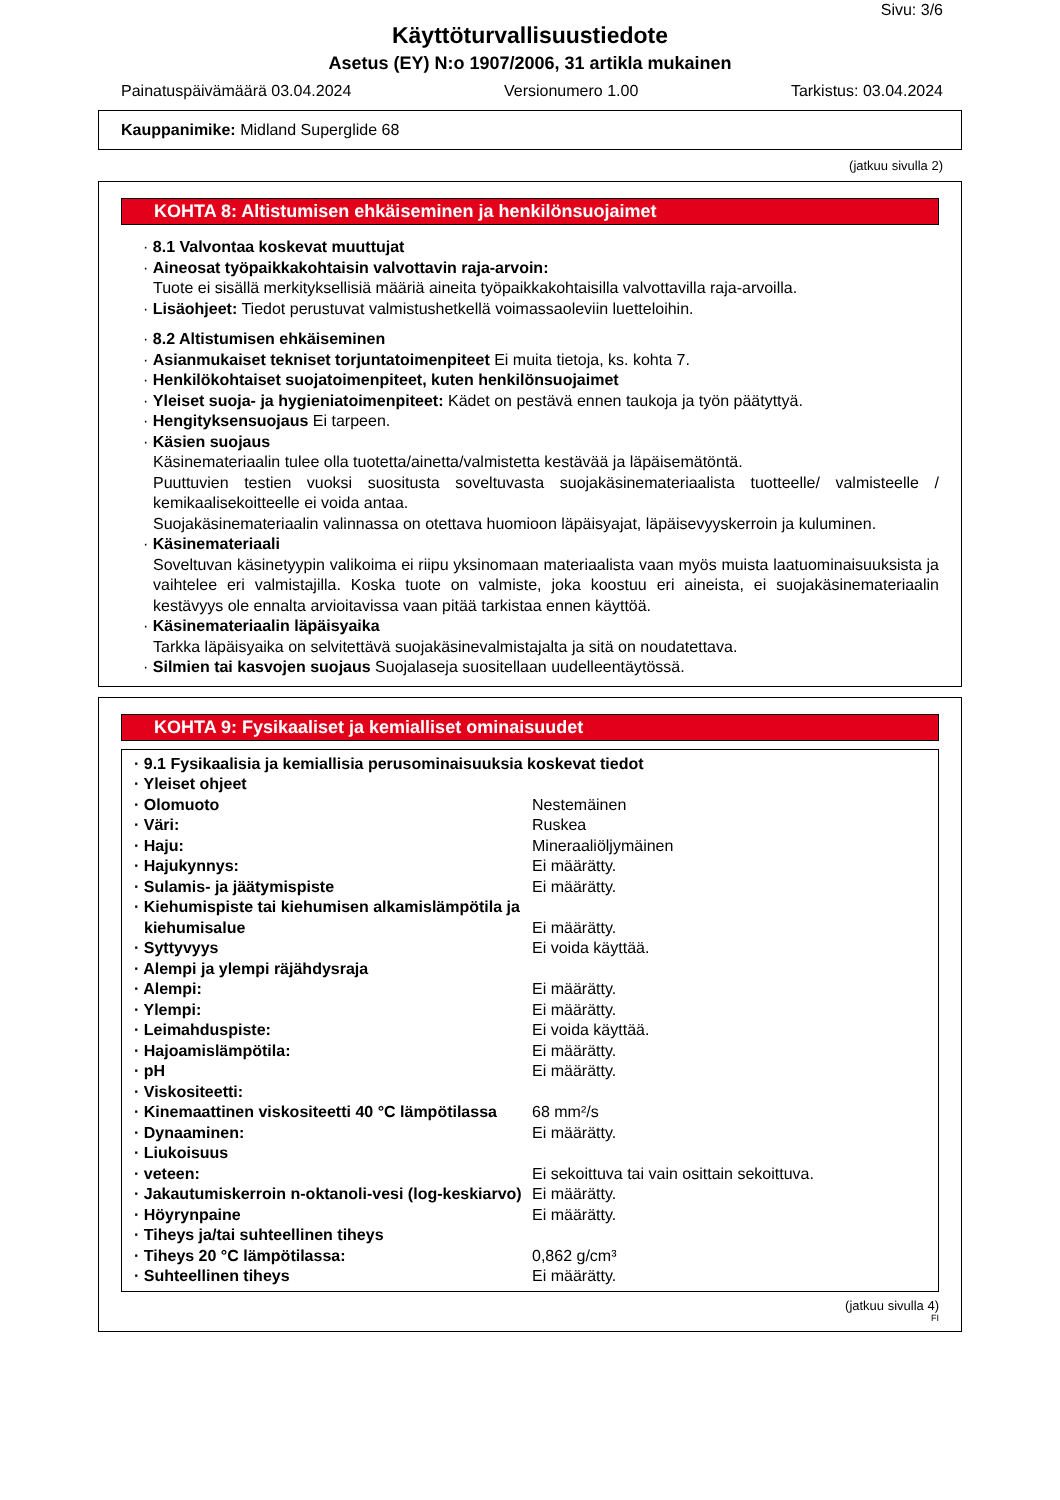Sivu: 3/6
Käyttöturvallisuustiedote
Asetus (EY) N:o 1907/2006, 31 artikla mukainen
Painatuspäivämäärä 03.04.2024 Versionumero 1.00 Tarkistus: 03.04.2024
Kauppanimike: Midland Superglide 68
(jatkuu sivulla 2)
KOHTA 8: Altistumisen ehkäiseminen ja henkilönsuojaimet
· 8.1 Valvontaa koskevat muuttujat
· Aineosat työpaikkakohtaisin valvottavin raja-arvoin:
Tuote ei sisällä merkityksellisiä määriä aineita työpaikkakohtaisilla valvottavilla raja-arvoilla.
· Lisäohjeet: Tiedot perustuvat valmistushetkellä voimassaoleviin luetteloihin.
· 8.2 Altistumisen ehkäiseminen
· Asianmukaiset tekniset torjuntatoimenpiteet Ei muita tietoja, ks. kohta 7.
· Henkilökohtaiset suojatoimenpiteet, kuten henkilönsuojaimet
· Yleiset suoja- ja hygieniatoimenpiteet: Kädet on pestävä ennen taukoja ja työn päätyttyä.
· Hengityksensuojaus Ei tarpeen.
· Käsien suojaus
Käsinemateriaalin tulee olla tuotetta/ainetta/valmistetta kestävää ja läpäisemätöntä.
Puuttuvien testien vuoksi suositusta soveltuvasta suojakäsinemateriaalista tuotteelle/ valmisteelle / kemikaalisekoitteelle ei voida antaa.
Suojakäsinemateriaalin valinnassa on otettava huomioon läpäisyajat, läpäisevyyskerroin ja kuluminen.
· Käsinemateriaali
Soveltuvan käsinetyypin valikoima ei riipu yksinomaan materiaalista vaan myös muista laatuominaisuuksista ja vaihtelee eri valmistajilla. Koska tuote on valmiste, joka koostuu eri aineista, ei suojakäsinemateriaalin kestävyys ole ennalta arvioitavissa vaan pitää tarkistaa ennen käyttöä.
· Käsinemateriaalin läpäisyaika
Tarkka läpäisyaika on selvitettävä suojakäsinevalmistajalta ja sitä on noudatettava.
· Silmien tai kasvojen suojaus Suojalaseja suositellaan uudelleentäytössä.
KOHTA 9: Fysikaaliset ja kemialliset ominaisuudet
| · 9.1 Fysikaalisia ja kemiallisia perusominaisuuksia koskevat tiedot | |
| · Yleiset ohjeet | |
| · Olomuoto | Nestemäinen |
| · Väri: | Ruskea |
| · Haju: | Mineraaliöljymäinen |
| · Hajukynnys: | Ei määrätty. |
| · Sulamis- ja jäätymispiste | Ei määrätty. |
| · Kiehumispiste tai kiehumisen alkamislämpötila ja kiehumisalue | Ei määrätty. |
| · Syttyvyys | Ei voida käyttää. |
| · Alempi ja ylempi räjähdysraja | |
| · Alempi: | Ei määrätty. |
| · Ylempi: | Ei määrätty. |
| · Leimahduspiste: | Ei voida käyttää. |
| · Hajoamislämpötila: | Ei määrätty. |
| · pH | Ei määrätty. |
| · Viskositeetti: | |
| · Kinemaattinen viskositeetti 40 °C lämpötilassa | 68 mm²/s |
| · Dynaaminen: | Ei määrätty. |
| · Liukoisuus | |
| · veteen: | Ei sekoittuva tai vain osittain sekoittuva. |
| · Jakautumiskerroin n-oktanoli-vesi (log-keskiarvo) | Ei määrätty. |
| · Höyrynpaine | Ei määrätty. |
| · Tiheys ja/tai suhteellinen tiheys | |
| · Tiheys 20 °C lämpötilassa: | 0,862 g/cm³ |
| · Suhteellinen tiheys | Ei määrätty. |
(jatkuu sivulla 4)
FI